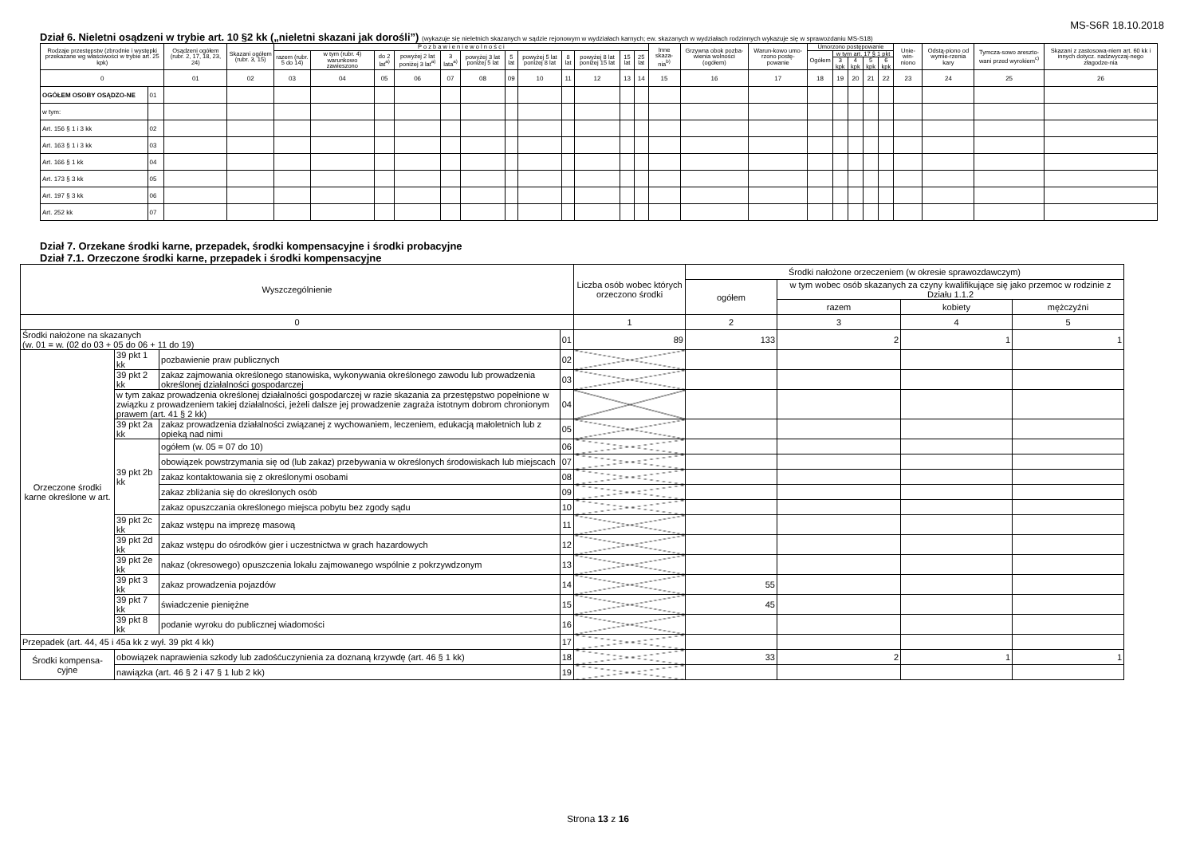MS-S6R 18.10.2018
Dział 6. Nieletni osądzeni w trybie art. 10 §2 kk („nieletni skazani jak dorośli”) (wykazuje się nieletnich skazanych w sądzie rejonowym w wydziałach karnych; ew. skazanych w wydziałach rodzinnych wykazuje się w sprawozdaniu MS-S18)
| Rodzaje przestępstw (zbrodnie i występki przekazane wg właściwości w trybie art. 25 kpk) | | Osądzeni ogółem (rubr. 2, 17, 18, 23, 24) | Skazani ogółem (rubr. 3, 15) | P o z b a w i e n i e w o l n o ś c i | | | | | | | | | | | | Inne skaza-nia<sup>b)</sup> | Grzywna obok pozba-wienia wolności (ogółem) | Warun-kowo umo-rzono postę-powanie | Umorzono postępowanie | | | | | Unie-win-niono | Odstą-piono od wymie-rzenia kary | Tymcza-sowo areszto-wani przed wyrokiem<sup>c)</sup> | Skazani z zastosowa-niem art. 60 kk i innych dotycz. nadzwyczaj-nego złagodze-nia |
| --- | --- | --- | --- | --- | --- | --- | --- | --- | --- | --- | --- | --- | --- | --- | --- | --- | --- | --- | --- | --- | --- | --- | --- | --- | --- | --- | --- |
| | | | | razem (rubr. 5 do 14) | w tym (rubr. 4) warunkowo zawieszono | do 2 lat<sup>a)</sup> | powyżej 2 lat poniżej 3 lat<sup>a)</sup> | 3 lata<sup>a)</sup> | powyżej 3 lat poniżej 5 lat | 5 lat | powyżej 5 lat poniżej 8 lat | 8 lat | powyżej 8 lat poniżej 15 lat | 15 lat | 25 lat | | | | Ogółem | w tym art. 17 § 1 pkt | | | | | | | |
| | | | | | | | | | | | | | | | | | | | | 3 kpk | 4 kpk | 5 kpk | 6 kpk | | | | |
| 0 | | 01 | 02 | 03 | 04 | 05 | 06 | 07 | 08 | 09 | 10 | 11 | 12 | 13 | 14 | 15 | 16 | 17 | 18 | 19 | 20 | 21 | 22 | 23 | 24 | 25 | 26 |
| OGÓŁEM OSOBY OSĄDZO-NE | 01 | | | | | | | | | | | | | | | | | | | | | | | | | | |
| w tym: | | | | | | | | | | | | | | | | | | | | | | | | | | | |
| Art. 156 § 1 i 3 kk | 02 | | | | | | | | | | | | | | | | | | | | | | | | | | |
| Art. 163 § 1 i 3 kk | 03 | | | | | | | | | | | | | | | | | | | | | | | | | | |
| Art. 166 § 1 kk | 04 | | | | | | | | | | | | | | | | | | | | | | | | | | |
| Art. 173 § 3 kk | 05 | | | | | | | | | | | | | | | | | | | | | | | | | | |
| Art. 197 § 3 kk | 06 | | | | | | | | | | | | | | | | | | | | | | | | | | |
| Art. 252 kk | 07 | | | | | | | | | | | | | | | | | | | | | | | | | | |
Dział 7. Orzekane środki karne, przepadek, środki kompensacyjne i środki probacyjne
Dział 7.1. Orzeczone środki karne, przepadek i środki kompensacyjne
| Wyszczególnienie | | | | Liczba osób wobec których orzeczono środki | Środki nałożone orzeczeniem (w okresie sprawozdawczym) | | | |
| --- | --- | --- | --- | --- | --- | --- | --- | --- |
| | | | | | ogółem | w tym wobec osób skazanych za czyny kwalifikujące się jako przemoc w rodzinie z Działu 1.1.2 | | |
| | | | | | | razem | kobiety | mężczyźni |
| 0 | | | | 1 | 2 | 3 | 4 | 5 |
| Środki nałożone na skazanych (w. 01 = w. (02 do 03 + 05 do 06 + 11 do 19) | | | 01 | 89 | 133 | 2 | 1 | 1 |
| Orzeczone środki karne określone w art. | 39 pkt 1 kk | pozbawienie praw publicznych | 02 | | | | | |
| | 39 pkt 2 kk | zakaz zajmowania określonego stanowiska, wykonywania określonego zawodu lub prowadzenia określonej działalności gospodarczej | 03 | | | | | |
| | w tym zakaz prowadzenia określonej działalności gospodarczej w razie skazania za przestępstwo popełnione w związku z prowadzeniem takiej działalności, jeżeli dalsze jej prowadzenie zagraża istotnym dobrom chronionym prawem (art. 41 § 2 kk) | | 04 | | | | | |
| | 39 pkt 2a kk | zakaz prowadzenia działalności związanej z wychowaniem, leczeniem, edukacją małoletnich lub z opieką nad nimi | 05 | | | | | |
| | 39 pkt 2b kk | ogółem (w. 05 = 07 do 10) | 06 | | | | | |
| | | obowiązek powstrzymania się od (lub zakaz) przebywania w określonych środowiskach lub miejscach | 07 | | | | | |
| | | zakaz kontaktowania się z określonymi osobami | 08 | | | | | |
| | | zakaz zbliżania się do określonych osób | 09 | | | | | |
| | | zakaz opuszczania określonego miejsca pobytu bez zgody sądu | 10 | | | | | |
| | 39 pkt 2c kk | zakaz wstępu na imprezę masową | 11 | | | | | |
| | 39 pkt 2d kk | zakaz wstępu do ośrodków gier i uczestnictwa w grach hazardowych | 12 | | | | | |
| | 39 pkt 2e kk | nakaz (okresowego) opuszczenia lokalu zajmowanego wspólnie z pokrzywdzonym | 13 | | | | | |
| | 39 pkt 3 kk | zakaz prowadzenia pojazdów | 14 | | 55 | | | |
| | 39 pkt 7 kk | świadczenie pieniężne | 15 | | 45 | | | |
| | 39 pkt 8 kk | podanie wyroku do publicznej wiadomości | 16 | | | | | |
| Przepadek (art. 44, 45 i 45a kk z wył. 39 pkt 4 kk) | | | 17 | | | | | |
| Środki kompensa-cyjne | obowiązek naprawienia szkody lub zadośćuczynienia za doznaną krzywdę (art. 46 § 1 kk) | | 18 | | 33 | 2 | 1 | 1 |
| | nawiązka (art. 46 § 2 i 47 § 1 lub 2 kk) | | 19 | | | | | |
Strona 13 z 16